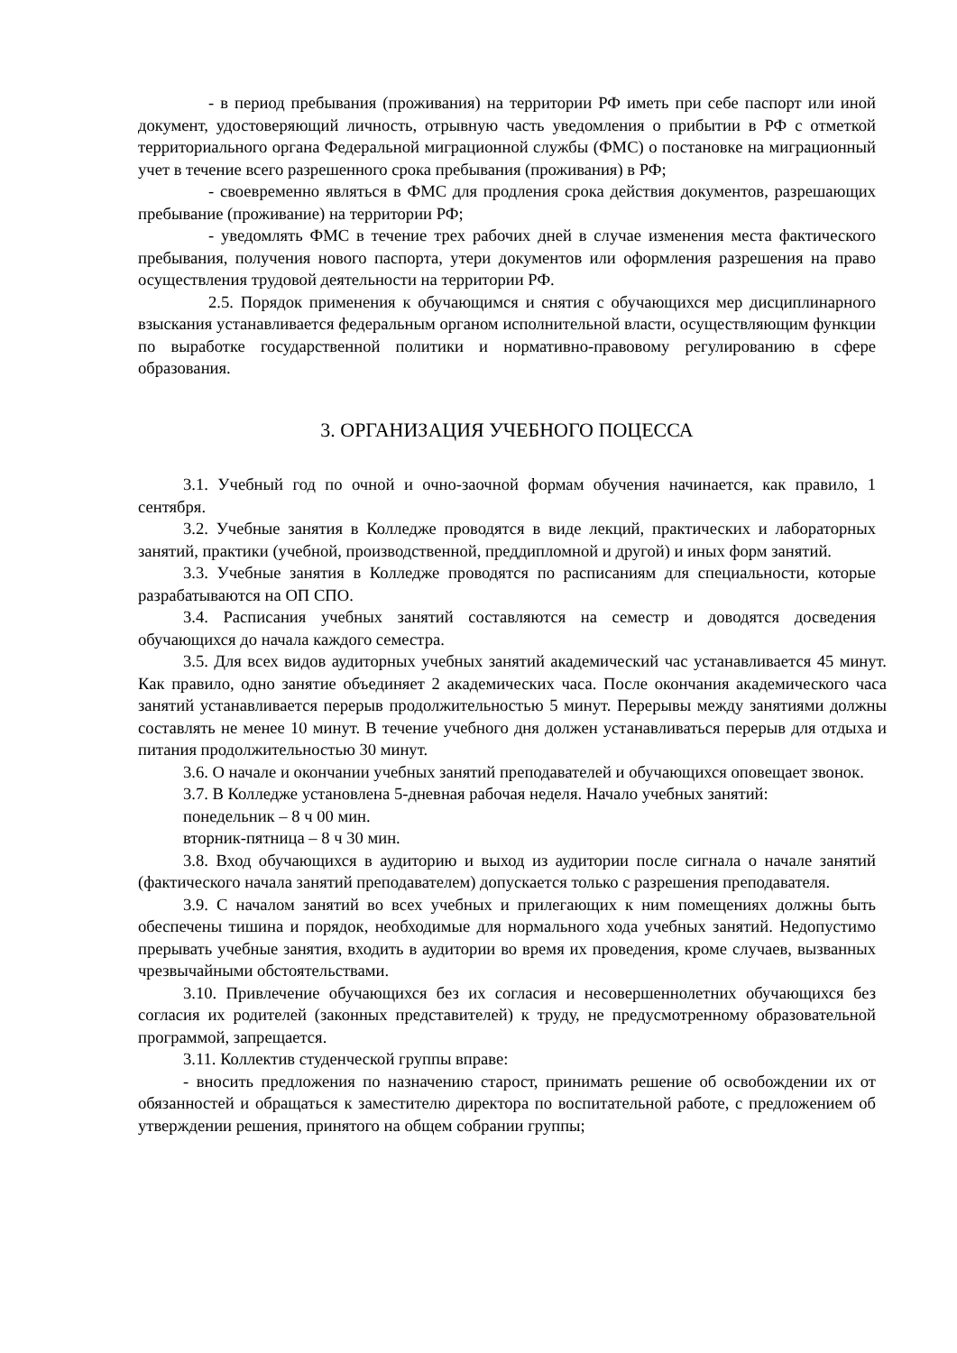- в период пребывания (проживания) на территории РФ иметь при себе паспорт или иной документ, удостоверяющий личность, отрывную часть уведомления о прибытии в РФ с отметкой территориального органа Федеральной миграционной службы (ФМС) о постановке на миграционный учет в течение всего разрешенного срока пребывания (проживания) в РФ;
- своевременно являться в ФМС для продления срока действия документов, разрешающих пребывание (проживание) на территории РФ;
- уведомлять ФМС в течение трех рабочих дней в случае изменения места фактического пребывания, получения нового паспорта, утери документов или оформления разрешения на право осуществления трудовой деятельности на территории РФ.
2.5. Порядок применения к обучающимся и снятия с обучающихся мер дисциплинарного взыскания устанавливается федеральным органом исполнительной власти, осуществляющим функции по выработке государственной политики и нормативно-правовому регулированию в сфере образования.
3. ОРГАНИЗАЦИЯ УЧЕБНОГО ПОЦЕССА
3.1. Учебный год по очной и очно-заочной формам обучения начинается, как правило, 1 сентября.
3.2. Учебные занятия в Колледже проводятся в виде лекций, практических и лабораторных занятий, практики (учебной, производственной, преддипломной и другой) и иных форм занятий.
3.3. Учебные занятия в Колледже проводятся по расписаниям для специальности, которые разрабатываются на ОП СПО.
3.4. Расписания учебных занятий составляются на семестр и доводятся досведения обучающихся до начала каждого семестра.
3.5. Для всех видов аудиторных учебных занятий академический час устанавливается 45 минут. Как правило, одно занятие объединяет 2 академических часа. После окончания академического часа занятий устанавливается перерыв продолжительностью 5 минут. Перерывы между занятиями должны составлять не менее 10 минут. В течение учебного дня должен устанавливаться перерыв для отдыха и питания продолжительностью 30 минут.
3.6. О начале и окончании учебных занятий преподавателей и обучающихся оповещает звонок.
3.7. В Колледже установлена 5-дневная рабочая неделя. Начало учебных занятий:
понедельник – 8 ч 00 мин.
вторник-пятница – 8 ч 30 мин.
3.8. Вход обучающихся в аудиторию и выход из аудитории после сигнала о начале занятий (фактического начала занятий преподавателем) допускается только с разрешения преподавателя.
3.9. С началом занятий во всех учебных и прилегающих к ним помещениях должны быть обеспечены тишина и порядок, необходимые для нормального хода учебных занятий. Недопустимо прерывать учебные занятия, входить в аудитории во время их проведения, кроме случаев, вызванных чрезвычайными обстоятельствами.
3.10. Привлечение обучающихся без их согласия и несовершеннолетних обучающихся без согласия их родителей (законных представителей) к труду, не предусмотренному образовательной программой, запрещается.
3.11. Коллектив студенческой группы вправе:
- вносить предложения по назначению старост, принимать решение об освобождении их от обязанностей и обращаться к заместителю директора по воспитательной работе, с предложением об утверждении решения, принятого на общем собрании группы;